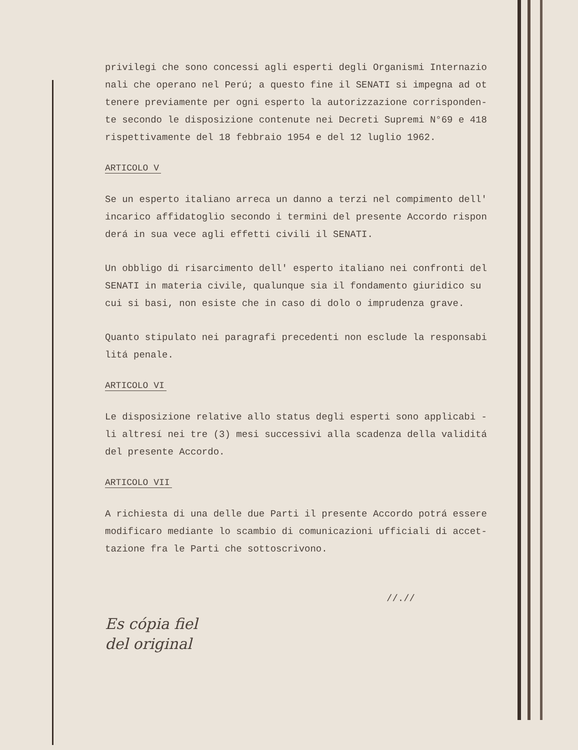privilegi che sono concessi agli esperti degli Organismi Internazio nali che operano nel Perú; a questo fine il SENATI si impegna ad ot tenere previamente per ogni esperto la autorizzazione corrisponden- te secondo le disposizione contenute nei Decreti Supremi N°69 e 418 rispettivamente del 18 febbraio 1954 e del 12 luglio 1962.
ARTICOLO V
Se un esperto italiano arreca un danno a terzi nel compimento dell' incarico affidatoglio secondo i termini del presente Accordo rispon derá in sua vece agli effetti civili il SENATI.
Un obbligo di risarcimento dell' esperto italiano nei confronti del SENATI in materia civile, qualunque sia il fondamento giuridico su cui si basi, non esiste che in caso di dolo o imprudenza grave.
Quanto stipulato nei paragrafi precedenti non esclude la responsabi litá penale.
ARTICOLO VI
Le disposizione relative allo status degli esperti sono applicabi - li altresí nei tre (3) mesi successivi alla scadenza della validitá del presente Accordo.
ARTICOLO VII
A richiesta di una delle due Parti il presente Accordo potrá essere modificaro mediante lo scambio di comunicazioni ufficiali di accet- tazione fra le Parti che sottoscrivono.
//.//
Es cópia fiel
del original